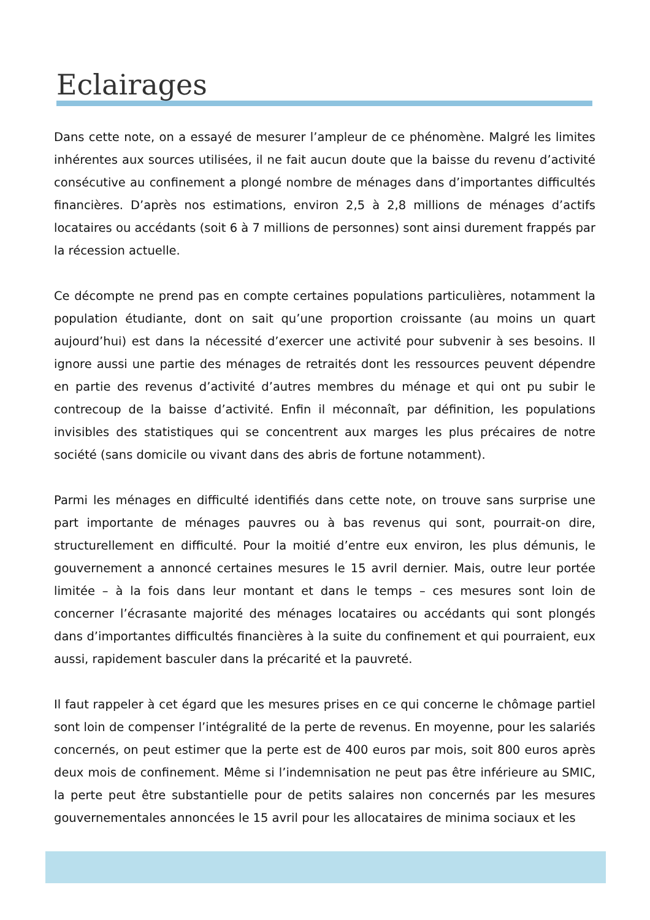Eclairages
Dans cette note, on a essayé de mesurer l’ampleur de ce phénomène. Malgré les limites inhérentes aux sources utilisées, il ne fait aucun doute que la baisse du revenu d’activité consécutive au confinement a plongé nombre de ménages dans d’importantes difficultés financières. D’après nos estimations, environ 2,5 à 2,8 millions de ménages d’actifs locataires ou accédants (soit 6 à 7 millions de personnes) sont ainsi durement frappés par la récession actuelle.
Ce décompte ne prend pas en compte certaines populations particulières, notamment la population étudiante, dont on sait qu’une proportion croissante (au moins un quart aujourd’hui) est dans la nécessité d’exercer une activité pour subvenir à ses besoins. Il ignore aussi une partie des ménages de retraités dont les ressources peuvent dépendre en partie des revenus d’activité d’autres membres du ménage et qui ont pu subir le contrecoup de la baisse d’activité. Enfin il méconnaît, par définition, les populations invisibles des statistiques qui se concentrent aux marges les plus précaires de notre société (sans domicile ou vivant dans des abris de fortune notamment).
Parmi les ménages en difficulté identifiés dans cette note, on trouve sans surprise une part importante de ménages pauvres ou à bas revenus qui sont, pourrait-on dire, structurellement en difficulté. Pour la moitié d’entre eux environ, les plus démunis, le gouvernement a annoncé certaines mesures le 15 avril dernier. Mais, outre leur portée limitée – à la fois dans leur montant et dans le temps – ces mesures sont loin de concerner l’écrasante majorité des ménages locataires ou accédants qui sont plongés dans d’importantes difficultés financières à la suite du confinement et qui pourraient, eux aussi, rapidement basculer dans la précarité et la pauvreté.
Il faut rappeler à cet égard que les mesures prises en ce qui concerne le chômage partiel sont loin de compenser l’intégralité de la perte de revenus. En moyenne, pour les salariés concernés, on peut estimer que la perte est de 400 euros par mois, soit 800 euros après deux mois de confinement. Même si l’indemnisation ne peut pas être inférieure au SMIC, la perte peut être substantielle pour de petits salaires non concernés par les mesures gouvernementales annoncées le 15 avril pour les allocataires de minima sociaux et les